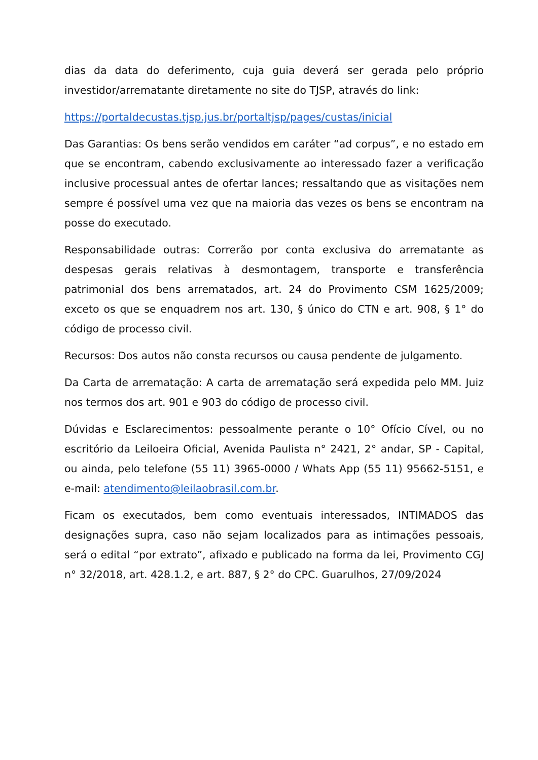dias da data do deferimento, cuja guia deverá ser gerada pelo próprio investidor/arrematante diretamente no site do TJSP, através do link:
https://portaldecustas.tjsp.jus.br/portaltjsp/pages/custas/inicial
Das Garantias: Os bens serão vendidos em caráter “ad corpus”, e no estado em que se encontram, cabendo exclusivamente ao interessado fazer a verificação inclusive processual antes de ofertar lances; ressaltando que as visitações nem sempre é possível uma vez que na maioria das vezes os bens se encontram na posse do executado.
Responsabilidade outras: Correrão por conta exclusiva do arrematante as despesas gerais relativas à desmontagem, transporte e transferência patrimonial dos bens arrematados, art. 24 do Provimento CSM 1625/2009; exceto os que se enquadrem nos art. 130, § único do CTN e art. 908, § 1° do código de processo civil.
Recursos: Dos autos não consta recursos ou causa pendente de julgamento.
Da Carta de arrematação: A carta de arrematação será expedida pelo MM. Juiz nos termos dos art. 901 e 903 do código de processo civil.
Dúvidas e Esclarecimentos: pessoalmente perante o 10° Ofício Cível, ou no escritório da Leiloeira Oficial, Avenida Paulista n° 2421, 2° andar, SP - Capital, ou ainda, pelo telefone (55 11) 3965-0000 / Whats App (55 11) 95662-5151, e e-mail: atendimento@leilaobrasil.com.br.
Ficam os executados, bem como eventuais interessados, INTIMADOS das designações supra, caso não sejam localizados para as intimações pessoais, será o edital “por extrato”, afixado e publicado na forma da lei, Provimento CGJ n° 32/2018, art. 428.1.2, e art. 887, § 2° do CPC. Guarulhos, 27/09/2024